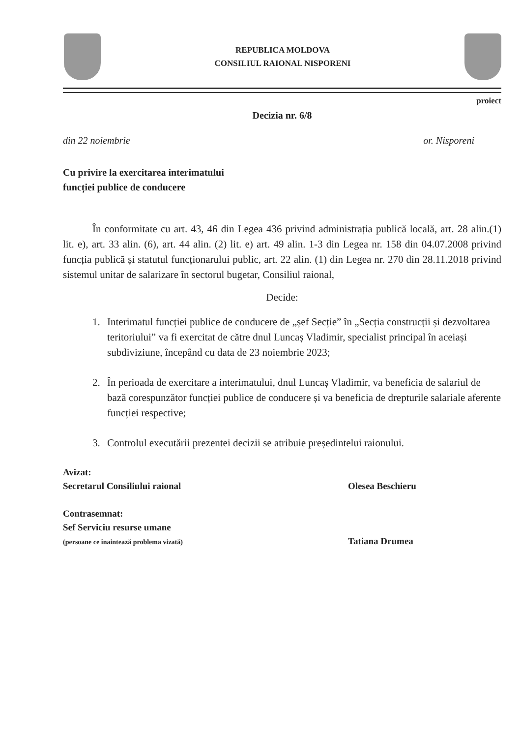REPUBLICA MOLDOVA
CONSILIUL RAIONAL NISPORENI
proiect
Decizia nr. 6/8
din 22 noiembrie or. Nisporeni
Cu privire la exercitarea interimatului
funcției publice de conducere
În conformitate cu art. 43, 46 din Legea 436 privind administrația publică locală, art. 28 alin.(1) lit. e), art. 33 alin. (6), art. 44 alin. (2) lit. e) art. 49 alin. 1-3 din Legea nr. 158 din 04.07.2008 privind funcția publică și statutul funcționarului public, art. 22 alin. (1) din Legea nr. 270 din 28.11.2018 privind sistemul unitar de salarizare în sectorul bugetar, Consiliul raional,
Decide:
1. Interimatul funcției publice de conducere de „șef Secție” în „Secția construcții și dezvoltarea teritoriului” va fi exercitat de către dnul Luncaș Vladimir, specialist principal în aceiași subdiviziune, începând cu data de 23 noiembrie 2023;
2. În perioada de exercitare a interimatului, dnul Luncaș Vladimir, va beneficia de salariul de bază corespunzător funcției publice de conducere și va beneficia de drepturile salariale aferente funcției respective;
3. Controlul executării prezentei decizii se atribuie președintelui raionului.
Avizat:
Secretarul Consiliului raional
Olesea Beschieru
Contrasemnat:
Sef Serviciu resurse umane
(persoane ce înaintează problema vizată)
Tatiana Drumea